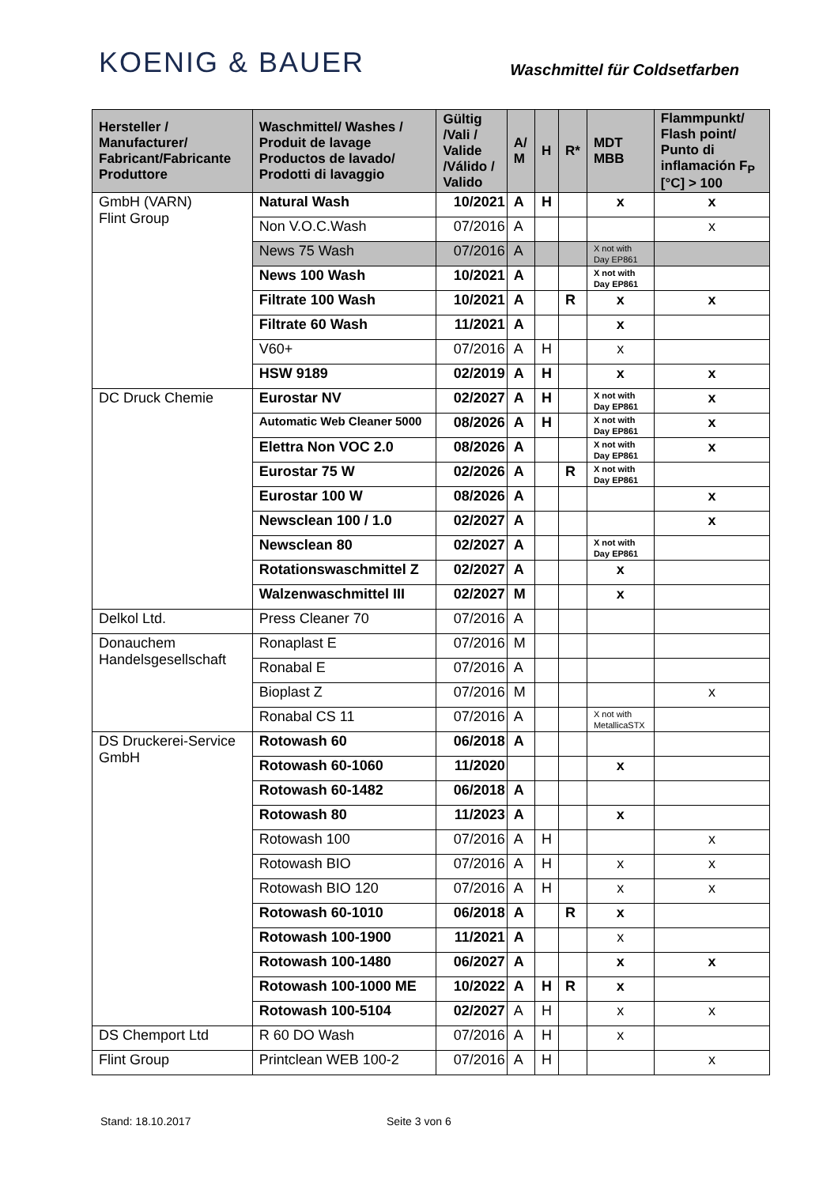KOENIG & BAUER
Waschmittel für Coldsetfarben
| Hersteller / Manufacturer/ Fabricant/Fabricante Produttore | Waschmittel/ Washes / Produit de lavage Productos de lavado/ Prodotti di lavaggio | Gültig /Vali / Valide /Válido / Valido | A/ M | H | R* | MDT MBB | Flammpunkt/ Flash point/ Punto di inflamación F<sub>P</sub> [°C] > 100 |
| --- | --- | --- | --- | --- | --- | --- | --- |
| GmbH (VARN) Flint Group | Natural Wash | 10/2021 | A | H | | x | x |
| | Non V.O.C.Wash | 07/2016 | A | | | | x |
| | News 75 Wash | 07/2016 | A | | | X not with Day EP861 | |
| | News 100 Wash | 10/2021 | A | | | X not with Day EP861 | |
| | Filtrate 100 Wash | 10/2021 | A | | R | x | x |
| | Filtrate 60 Wash | 11/2021 | A | | | x | |
| | V60+ | 07/2016 | A | H | | x | |
| | HSW 9189 | 02/2019 | A | H | | x | x |
| DC Druck Chemie | Eurostar NV | 02/2027 | A | H | | X not with Day EP861 | x |
| | Automatic Web Cleaner 5000 | 08/2026 | A | H | | X not with Day EP861 | x |
| | Elettra Non VOC 2.0 | 08/2026 | A | | | X not with Day EP861 | x |
| | Eurostar 75 W | 02/2026 | A | | R | X not with Day EP861 | |
| | Eurostar 100 W | 08/2026 | A | | | | x |
| | Newsclean 100 / 1.0 | 02/2027 | A | | | | x |
| | Newsclean 80 | 02/2027 | A | | | X not with Day EP861 | |
| | Rotationswaschmittel Z | 02/2027 | A | | | x | |
| | Walzenwaschmittel III | 02/2027 | M | | | x | |
| Delkol Ltd. | Press Cleaner 70 | 07/2016 | A | | | | |
| Donauchem Handelsgesellschaft | Ronaplast E | 07/2016 | M | | | | |
| | Ronabal E | 07/2016 | A | | | | |
| | Bioplast Z | 07/2016 | M | | | | x |
| | Ronabal CS 11 | 07/2016 | A | | | X not with MetallicaSTX | |
| DS Druckerei-Service GmbH | Rotowash 60 | 06/2018 | A | | | | |
| | Rotowash 60-1060 | 11/2020 | | | | x | |
| | Rotowash 60-1482 | 06/2018 | A | | | | |
| | Rotowash 80 | 11/2023 | A | | | x | |
| | Rotowash 100 | 07/2016 | A | H | | | x |
| | Rotowash BIO | 07/2016 | A | H | | x | x |
| | Rotowash BIO 120 | 07/2016 | A | H | | x | x |
| | Rotowash 60-1010 | 06/2018 | A | | R | x | |
| | Rotowash 100-1900 | 11/2021 | A | | | x | |
| | Rotowash 100-1480 | 06/2027 | A | | | x | x |
| | Rotowash 100-1000 ME | 10/2022 | A | H | R | x | |
| | Rotowash 100-5104 | 02/2027 | A | H | | x | x |
| DS Chemport Ltd | R 60 DO Wash | 07/2016 | A | H | | x | |
| Flint Group | Printclean WEB 100-2 | 07/2016 | A | H | | | x |
Stand: 18.10.2017 Seite 3 von 6